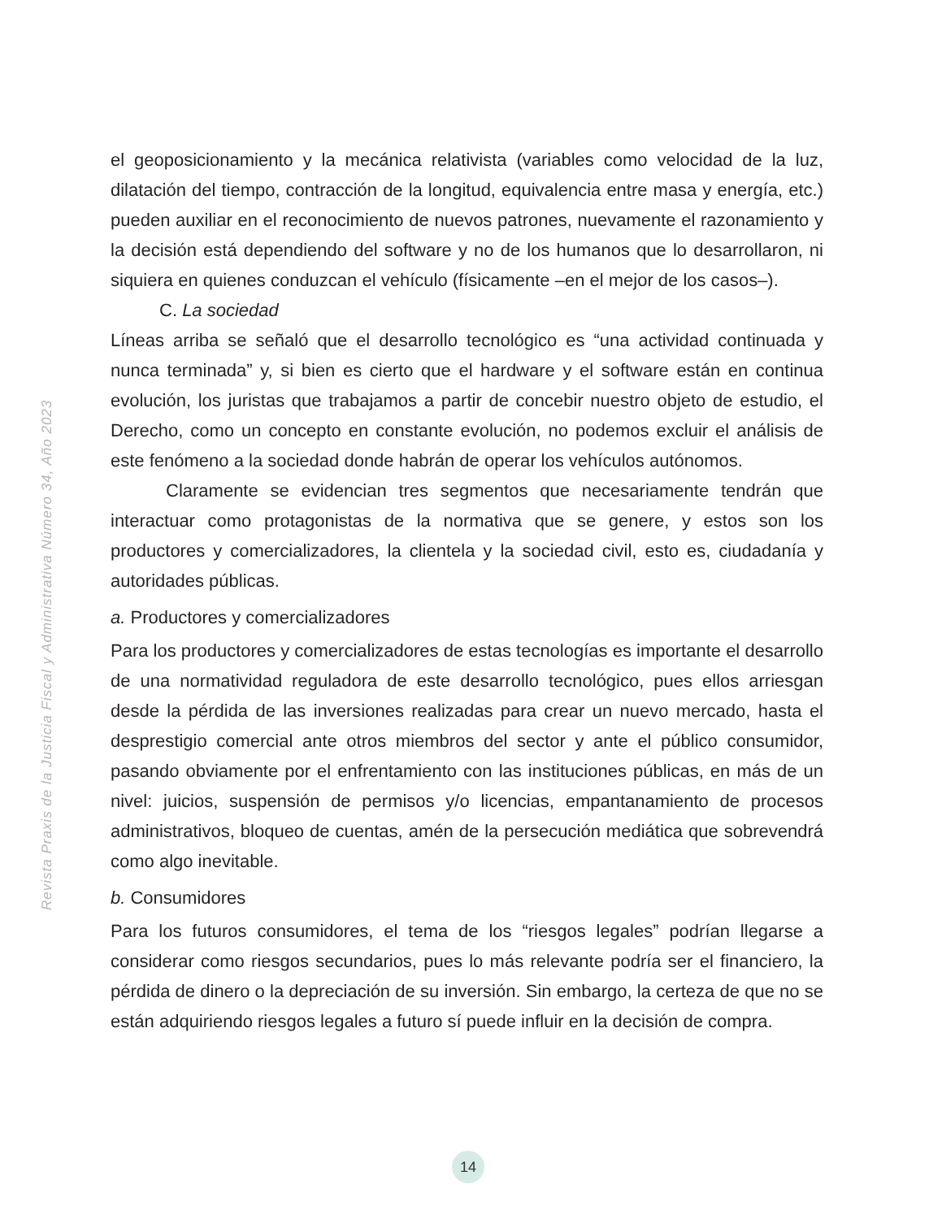el geoposicionamiento y la mecánica relativista (variables como velocidad de la luz, dilatación del tiempo, contracción de la longitud, equivalencia entre masa y energía, etc.) pueden auxiliar en el reconocimiento de nuevos patrones, nuevamente el razonamiento y la decisión está dependiendo del software y no de los humanos que lo desarrollaron, ni siquiera en quienes conduzcan el vehículo (físicamente –en el mejor de los casos–).
C. La sociedad
Líneas arriba se señaló que el desarrollo tecnológico es “una actividad continuada y nunca terminada” y, si bien es cierto que el hardware y el software están en continua evolución, los juristas que trabajamos a partir de concebir nuestro objeto de estudio, el Derecho, como un concepto en constante evolución, no podemos excluir el análisis de este fenómeno a la sociedad donde habrán de operar los vehículos autónomos.
Claramente se evidencian tres segmentos que necesariamente tendrán que interactuar como protagonistas de la normativa que se genere, y estos son los productores y comercializadores, la clientela y la sociedad civil, esto es, ciudadanía y autoridades públicas.
a. Productores y comercializadores
Para los productores y comercializadores de estas tecnologías es importante el desarrollo de una normatividad reguladora de este desarrollo tecnológico, pues ellos arriesgan desde la pérdida de las inversiones realizadas para crear un nuevo mercado, hasta el desprestigio comercial ante otros miembros del sector y ante el público consumidor, pasando obviamente por el enfrentamiento con las instituciones públicas, en más de un nivel: juicios, suspensión de permisos y/o licencias, empantanamiento de procesos administrativos, bloqueo de cuentas, amén de la persecución mediática que sobrevendrá como algo inevitable.
b. Consumidores
Para los futuros consumidores, el tema de los “riesgos legales” podrían llegarse a considerar como riesgos secundarios, pues lo más relevante podría ser el financiero, la pérdida de dinero o la depreciación de su inversión. Sin embargo, la certeza de que no se están adquiriendo riesgos legales a futuro sí puede influir en la decisión de compra.
Revista Praxis de la Justicia Fiscal y Administrativa Número 34, Año 2023
14